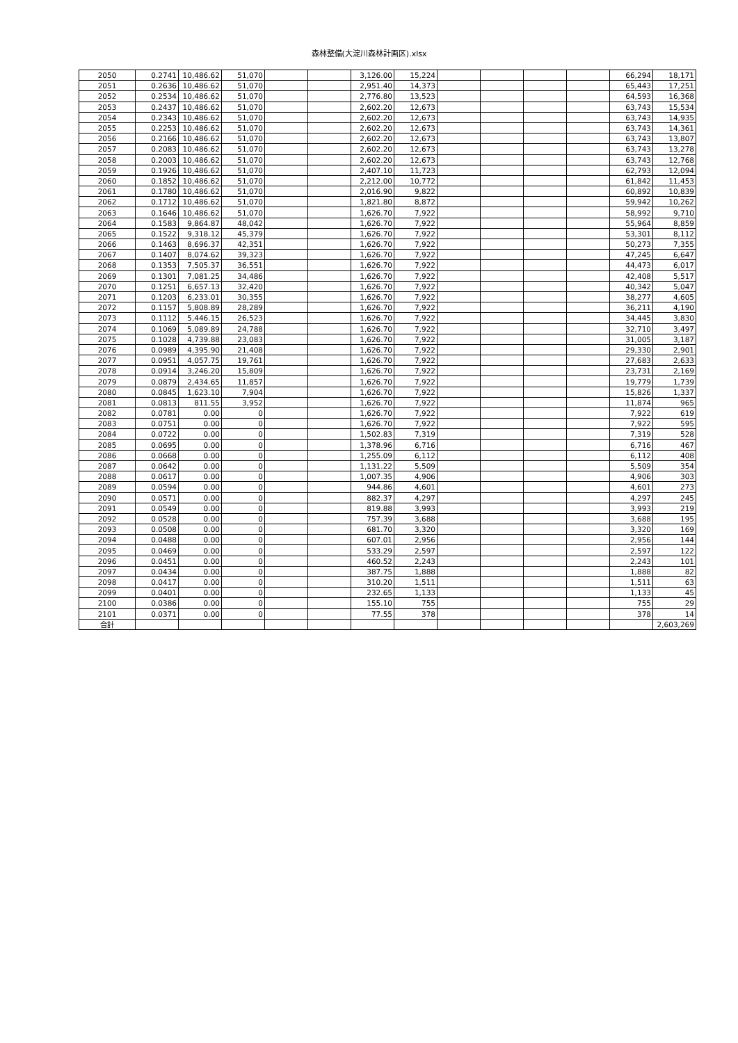森林整備(大淀川森林計画区).xlsx
| 2050 | 0.2741 | 10,486.62 | 51,070 | | | 3,126.00 | 15,224 | | | | | 66,294 | 18,171 |
| 2051 | 0.2636 | 10,486.62 | 51,070 | | | 2,951.40 | 14,373 | | | | | 65,443 | 17,251 |
| 2052 | 0.2534 | 10,486.62 | 51,070 | | | 2,776.80 | 13,523 | | | | | 64,593 | 16,368 |
| 2053 | 0.2437 | 10,486.62 | 51,070 | | | 2,602.20 | 12,673 | | | | | 63,743 | 15,534 |
| 2054 | 0.2343 | 10,486.62 | 51,070 | | | 2,602.20 | 12,673 | | | | | 63,743 | 14,935 |
| 2055 | 0.2253 | 10,486.62 | 51,070 | | | 2,602.20 | 12,673 | | | | | 63,743 | 14,361 |
| 2056 | 0.2166 | 10,486.62 | 51,070 | | | 2,602.20 | 12,673 | | | | | 63,743 | 13,807 |
| 2057 | 0.2083 | 10,486.62 | 51,070 | | | 2,602.20 | 12,673 | | | | | 63,743 | 13,278 |
| 2058 | 0.2003 | 10,486.62 | 51,070 | | | 2,602.20 | 12,673 | | | | | 63,743 | 12,768 |
| 2059 | 0.1926 | 10,486.62 | 51,070 | | | 2,407.10 | 11,723 | | | | | 62,793 | 12,094 |
| 2060 | 0.1852 | 10,486.62 | 51,070 | | | 2,212.00 | 10,772 | | | | | 61,842 | 11,453 |
| 2061 | 0.1780 | 10,486.62 | 51,070 | | | 2,016.90 | 9,822 | | | | | 60,892 | 10,839 |
| 2062 | 0.1712 | 10,486.62 | 51,070 | | | 1,821.80 | 8,872 | | | | | 59,942 | 10,262 |
| 2063 | 0.1646 | 10,486.62 | 51,070 | | | 1,626.70 | 7,922 | | | | | 58,992 | 9,710 |
| 2064 | 0.1583 | 9,864.87 | 48,042 | | | 1,626.70 | 7,922 | | | | | 55,964 | 8,859 |
| 2065 | 0.1522 | 9,318.12 | 45,379 | | | 1,626.70 | 7,922 | | | | | 53,301 | 8,112 |
| 2066 | 0.1463 | 8,696.37 | 42,351 | | | 1,626.70 | 7,922 | | | | | 50,273 | 7,355 |
| 2067 | 0.1407 | 8,074.62 | 39,323 | | | 1,626.70 | 7,922 | | | | | 47,245 | 6,647 |
| 2068 | 0.1353 | 7,505.37 | 36,551 | | | 1,626.70 | 7,922 | | | | | 44,473 | 6,017 |
| 2069 | 0.1301 | 7,081.25 | 34,486 | | | 1,626.70 | 7,922 | | | | | 42,408 | 5,517 |
| 2070 | 0.1251 | 6,657.13 | 32,420 | | | 1,626.70 | 7,922 | | | | | 40,342 | 5,047 |
| 2071 | 0.1203 | 6,233.01 | 30,355 | | | 1,626.70 | 7,922 | | | | | 38,277 | 4,605 |
| 2072 | 0.1157 | 5,808.89 | 28,289 | | | 1,626.70 | 7,922 | | | | | 36,211 | 4,190 |
| 2073 | 0.1112 | 5,446.15 | 26,523 | | | 1,626.70 | 7,922 | | | | | 34,445 | 3,830 |
| 2074 | 0.1069 | 5,089.89 | 24,788 | | | 1,626.70 | 7,922 | | | | | 32,710 | 3,497 |
| 2075 | 0.1028 | 4,739.88 | 23,083 | | | 1,626.70 | 7,922 | | | | | 31,005 | 3,187 |
| 2076 | 0.0989 | 4,395.90 | 21,408 | | | 1,626.70 | 7,922 | | | | | 29,330 | 2,901 |
| 2077 | 0.0951 | 4,057.75 | 19,761 | | | 1,626.70 | 7,922 | | | | | 27,683 | 2,633 |
| 2078 | 0.0914 | 3,246.20 | 15,809 | | | 1,626.70 | 7,922 | | | | | 23,731 | 2,169 |
| 2079 | 0.0879 | 2,434.65 | 11,857 | | | 1,626.70 | 7,922 | | | | | 19,779 | 1,739 |
| 2080 | 0.0845 | 1,623.10 | 7,904 | | | 1,626.70 | 7,922 | | | | | 15,826 | 1,337 |
| 2081 | 0.0813 | 811.55 | 3,952 | | | 1,626.70 | 7,922 | | | | | 11,874 | 965 |
| 2082 | 0.0781 | 0.00 | 0 | | | 1,626.70 | 7,922 | | | | | 7,922 | 619 |
| 2083 | 0.0751 | 0.00 | 0 | | | 1,626.70 | 7,922 | | | | | 7,922 | 595 |
| 2084 | 0.0722 | 0.00 | 0 | | | 1,502.83 | 7,319 | | | | | 7,319 | 528 |
| 2085 | 0.0695 | 0.00 | 0 | | | 1,378.96 | 6,716 | | | | | 6,716 | 467 |
| 2086 | 0.0668 | 0.00 | 0 | | | 1,255.09 | 6,112 | | | | | 6,112 | 408 |
| 2087 | 0.0642 | 0.00 | 0 | | | 1,131.22 | 5,509 | | | | | 5,509 | 354 |
| 2088 | 0.0617 | 0.00 | 0 | | | 1,007.35 | 4,906 | | | | | 4,906 | 303 |
| 2089 | 0.0594 | 0.00 | 0 | | | 944.86 | 4,601 | | | | | 4,601 | 273 |
| 2090 | 0.0571 | 0.00 | 0 | | | 882.37 | 4,297 | | | | | 4,297 | 245 |
| 2091 | 0.0549 | 0.00 | 0 | | | 819.88 | 3,993 | | | | | 3,993 | 219 |
| 2092 | 0.0528 | 0.00 | 0 | | | 757.39 | 3,688 | | | | | 3,688 | 195 |
| 2093 | 0.0508 | 0.00 | 0 | | | 681.70 | 3,320 | | | | | 3,320 | 169 |
| 2094 | 0.0488 | 0.00 | 0 | | | 607.01 | 2,956 | | | | | 2,956 | 144 |
| 2095 | 0.0469 | 0.00 | 0 | | | 533.29 | 2,597 | | | | | 2,597 | 122 |
| 2096 | 0.0451 | 0.00 | 0 | | | 460.52 | 2,243 | | | | | 2,243 | 101 |
| 2097 | 0.0434 | 0.00 | 0 | | | 387.75 | 1,888 | | | | | 1,888 | 82 |
| 2098 | 0.0417 | 0.00 | 0 | | | 310.20 | 1,511 | | | | | 1,511 | 63 |
| 2099 | 0.0401 | 0.00 | 0 | | | 232.65 | 1,133 | | | | | 1,133 | 45 |
| 2100 | 0.0386 | 0.00 | 0 | | | 155.10 | 755 | | | | | 755 | 29 |
| 2101 | 0.0371 | 0.00 | 0 | | | 77.55 | 378 | | | | | 378 | 14 |
| 合計 | | | | | | | | | | | | | 2,603,269 |